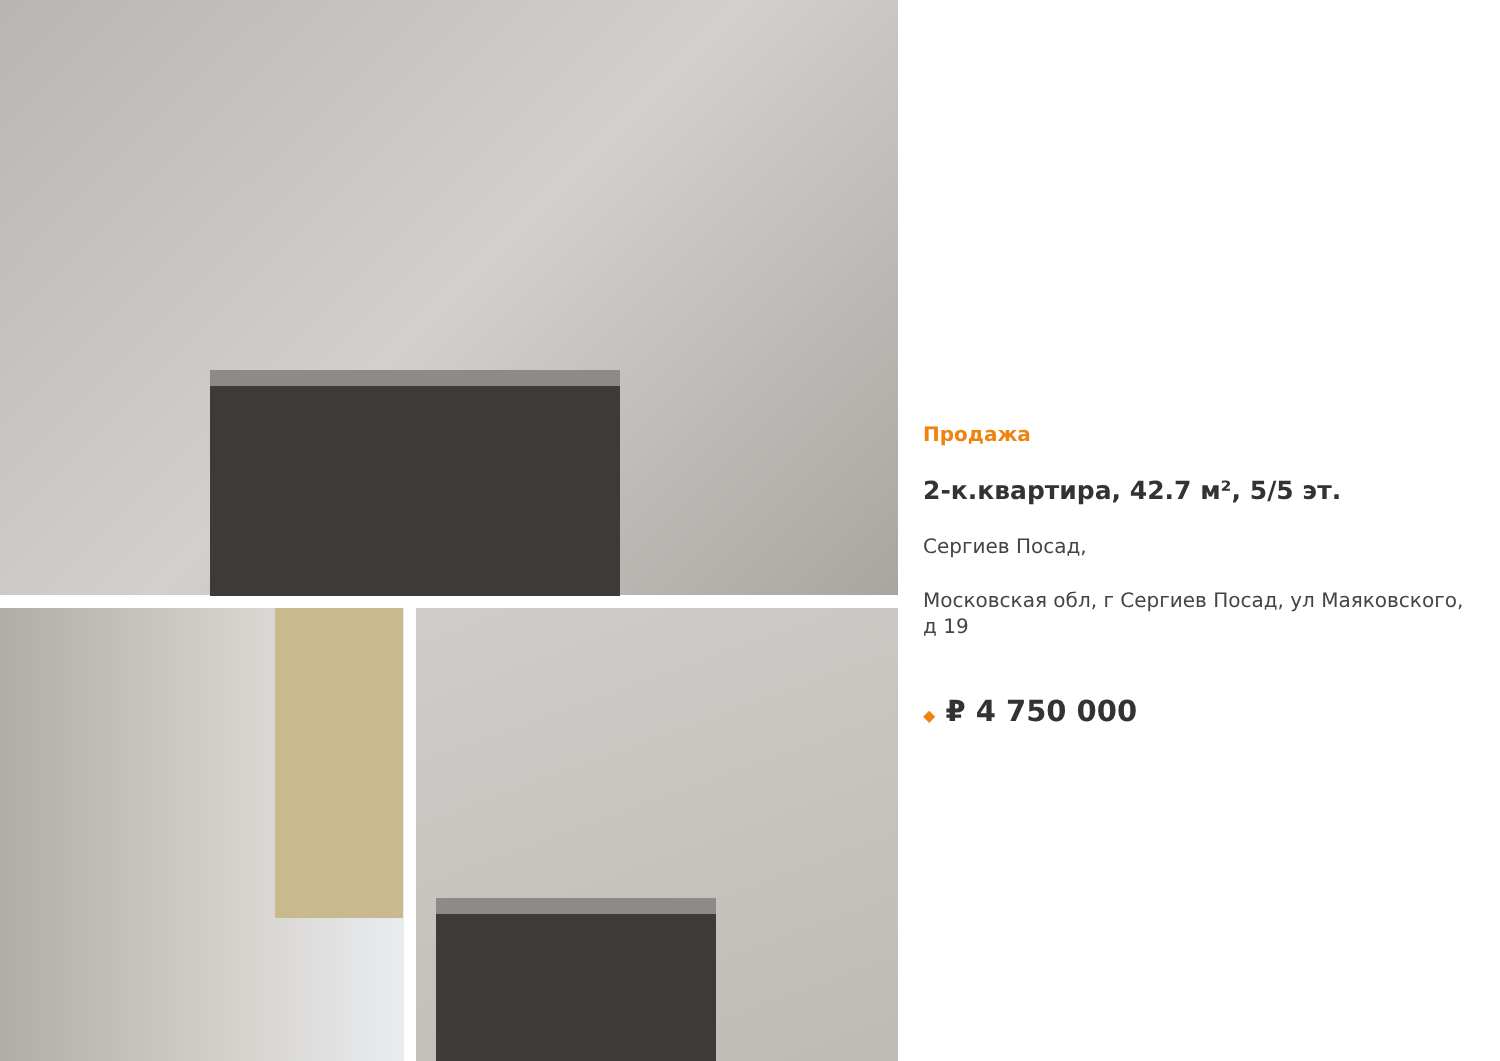Продажа
2-к.квартира, 42.7 м², 5/5 эт.
Сергиев Посад,
Московская обл, г Сергиев Посад, ул Маяковского, д 19
◆ ₽ 4 750 000